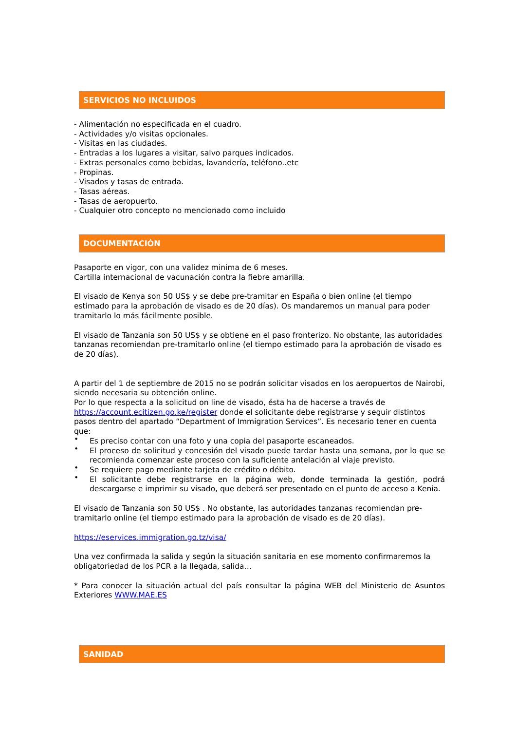SERVICIOS NO INCLUIDOS
- Alimentación no especificada en el cuadro.
- Actividades y/o visitas opcionales.
- Visitas en las ciudades.
- Entradas a los lugares a visitar, salvo parques indicados.
- Extras personales como bebidas, lavandería, teléfono..etc
- Propinas.
- Visados y tasas de entrada.
- Tasas aéreas.
- Tasas de aeropuerto.
- Cualquier otro concepto no mencionado como incluido
DOCUMENTACIÓN
Pasaporte en vigor, con una validez minima de 6 meses.
Cartilla internacional de vacunación contra la fiebre amarilla.
El visado de Kenya son 50 US$ y se debe pre-tramitar en España o bien online (el tiempo estimado para la aprobación de visado es de 20 días). Os mandaremos un manual para poder tramitarlo lo más fácilmente posible.
El visado de Tanzania son 50 US$ y se obtiene en el paso fronterizo. No obstante, las autoridades tanzanas recomiendan pre-tramitarlo online (el tiempo estimado para la aprobación de visado es de 20 días).
A partir del 1 de septiembre de 2015 no se podrán solicitar visados en los aeropuertos de Nairobi, siendo necesaria su obtención online.
Por lo que respecta a la solicitud on line de visado, ésta ha de hacerse a través de https://account.ecitizen.go.ke/register donde el solicitante debe registrarse y seguir distintos pasos dentro del apartado “Department of Immigration Services”. Es necesario tener en cuenta que:
• Es preciso contar con una foto y una copia del pasaporte escaneados.
• El proceso de solicitud y concesión del visado puede tardar hasta una semana, por lo que se recomienda comenzar este proceso con la suficiente antelación al viaje previsto.
• Se requiere pago mediante tarjeta de crédito o débito.
• El solicitante debe registrarse en la página web, donde terminada la gestión, podrá descargarse e imprimir su visado, que deberá ser presentado en el punto de acceso a Kenia.
El visado de Tanzania son 50 US$ . No obstante, las autoridades tanzanas recomiendan pre-tramitarlo online (el tiempo estimado para la aprobación de visado es de 20 días).
https://eservices.immigration.go.tz/visa/
Una vez confirmada la salida y según la situación sanitaria en ese momento confirmaremos la obligatoriedad de los PCR a la llegada, salida…
* Para conocer la situación actual del país consultar la página WEB del Ministerio de Asuntos Exteriores WWW.MAE.ES
SANIDAD